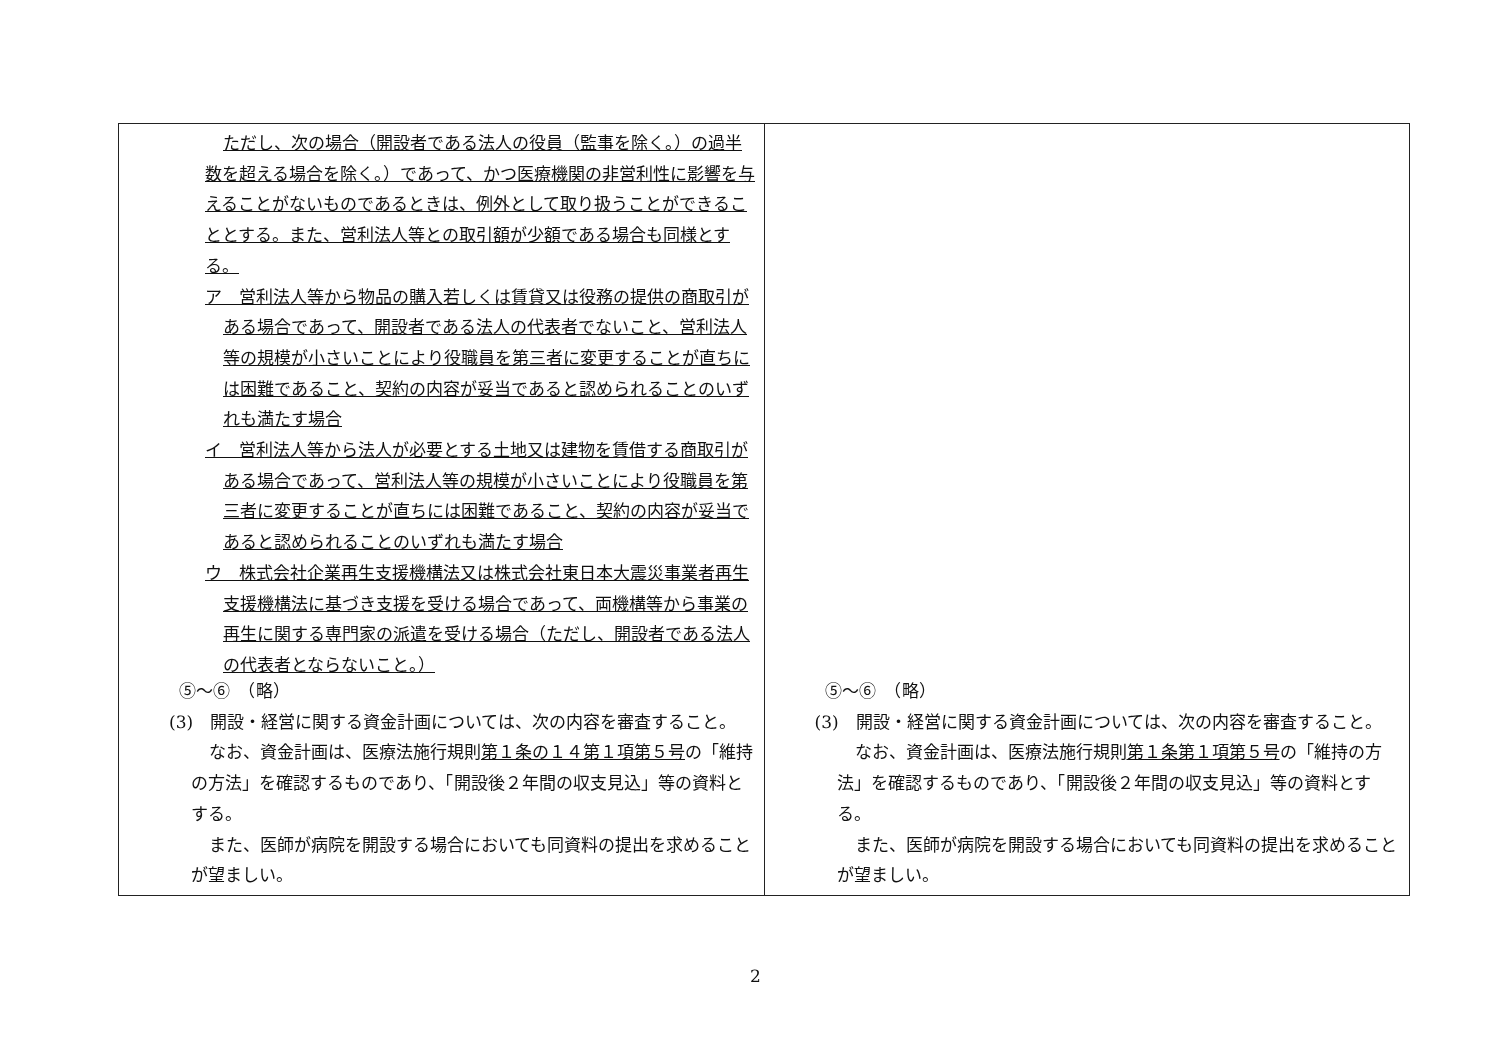| ただし、次の場合（開設者である法人の役員（監事を除く。）の過半数を超える場合を除く。）であって、かつ医療機関の非営利性に影響を与えることがないものであるときは、例外として取り扱うことができることとする。また、営利法人等との取引額が少額である場合も同様とする。 ア 営利法人等から物品の購入若しくは賃貸又は役務の提供の商取引がある場合であって、開設者である法人の代表者でないこと、営利法人等の規模が小さいことにより役職員を第三者に変更することが直ちには困難であること、契約の内容が妥当であると認められることのいずれも満たす場合 イ 営利法人等から法人が必要とする土地又は建物を賃借する商取引がある場合であって、営利法人等の規模が小さいことにより役職員を第三者に変更することが直ちには困難であること、契約の内容が妥当であると認められることのいずれも満たす場合 ウ 株式会社企業再生支援機構法又は株式会社東日本大震災事業者再生支援機構法に基づき支援を受ける場合であって、両機構等から事業の再生に関する専門家の派遣を受ける場合（ただし、開設者である法人の代表者とならないこと。） ⑤〜⑥ （略） (3) 開設・経営に関する資金計画については、次の内容を審査すること。 なお、資金計画は、医療法施行規則 第１条の１４第１項第５号 の「維持の方法」を確認するものであり、「開設後２年間の収支見込」等の資料とする。 また、医師が病院を開設する場合においても同資料の提出を求めることが望ましい。 | ⑤〜⑥ （略） (3) 開設・経営に関する資金計画については、次の内容を審査すること。 なお、資金計画は、医療法施行規則 第１条第１項第５号 の「維持の方法」を確認するものであり、「開設後２年間の収支見込」等の資料とする。 また、医師が病院を開設する場合においても同資料の提出を求めることが望ましい。 |
2